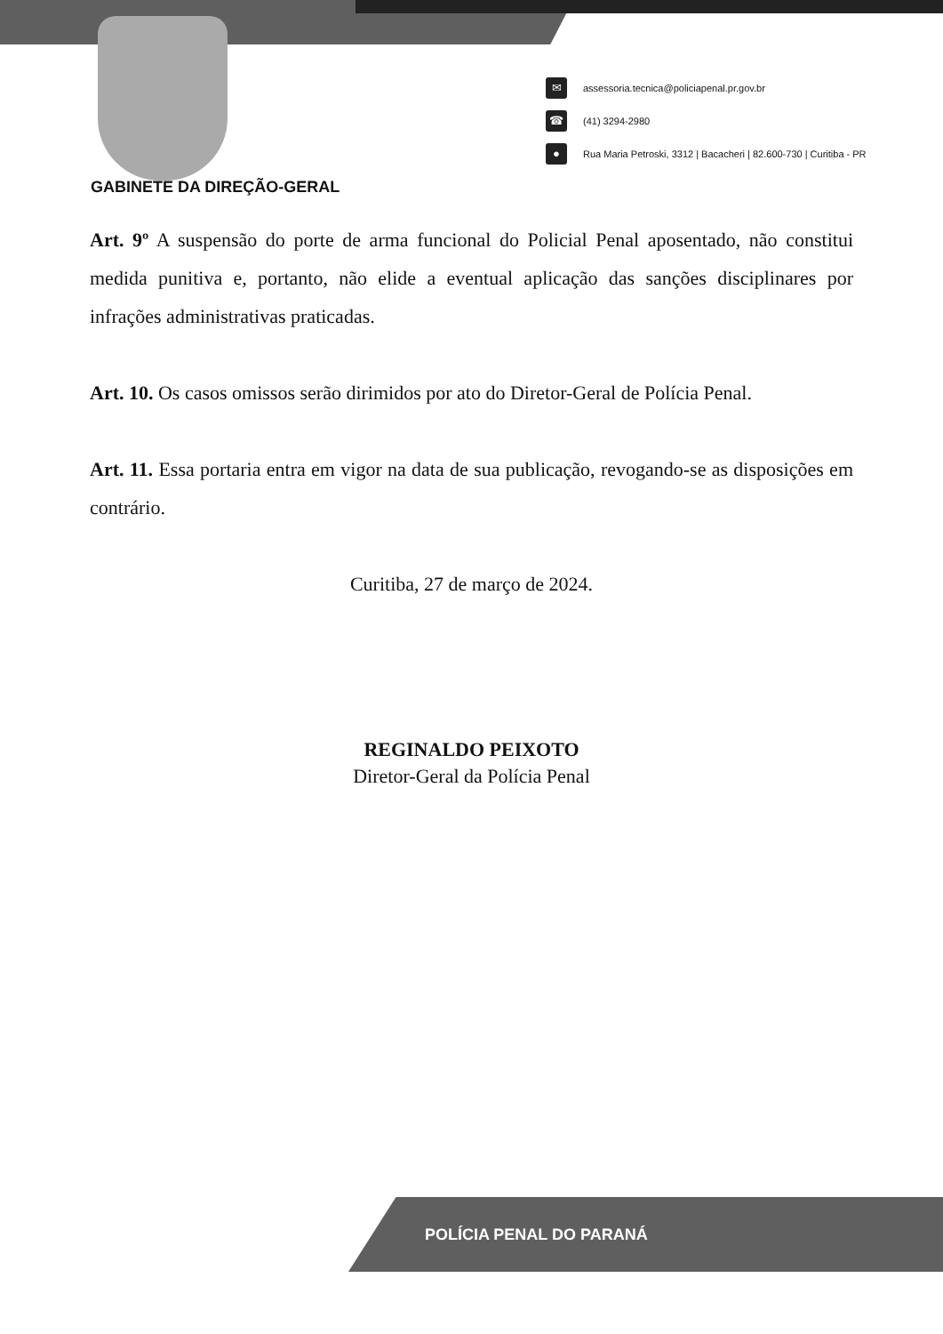✉ assessoria.tecnica@policiapenal.pr.gov.br
☎ (41) 3294-2980
● Rua Maria Petroski, 3312 | Bacacheri | 82.600-730 | Curitiba - PR
GABINETE DA DIREÇÃO-GERAL
Art. 9º A suspensão do porte de arma funcional do Policial Penal aposentado, não constitui medida punitiva e, portanto, não elide a eventual aplicação das sanções disciplinares por infrações administrativas praticadas.
Art. 10. Os casos omissos serão dirimidos por ato do Diretor-Geral de Polícia Penal.
Art. 11. Essa portaria entra em vigor na data de sua publicação, revogando-se as disposições em contrário.
Curitiba, 27 de março de 2024.
REGINALDO PEIXOTO
Diretor-Geral da Polícia Penal
POLÍCIA PENAL DO PARANÁ